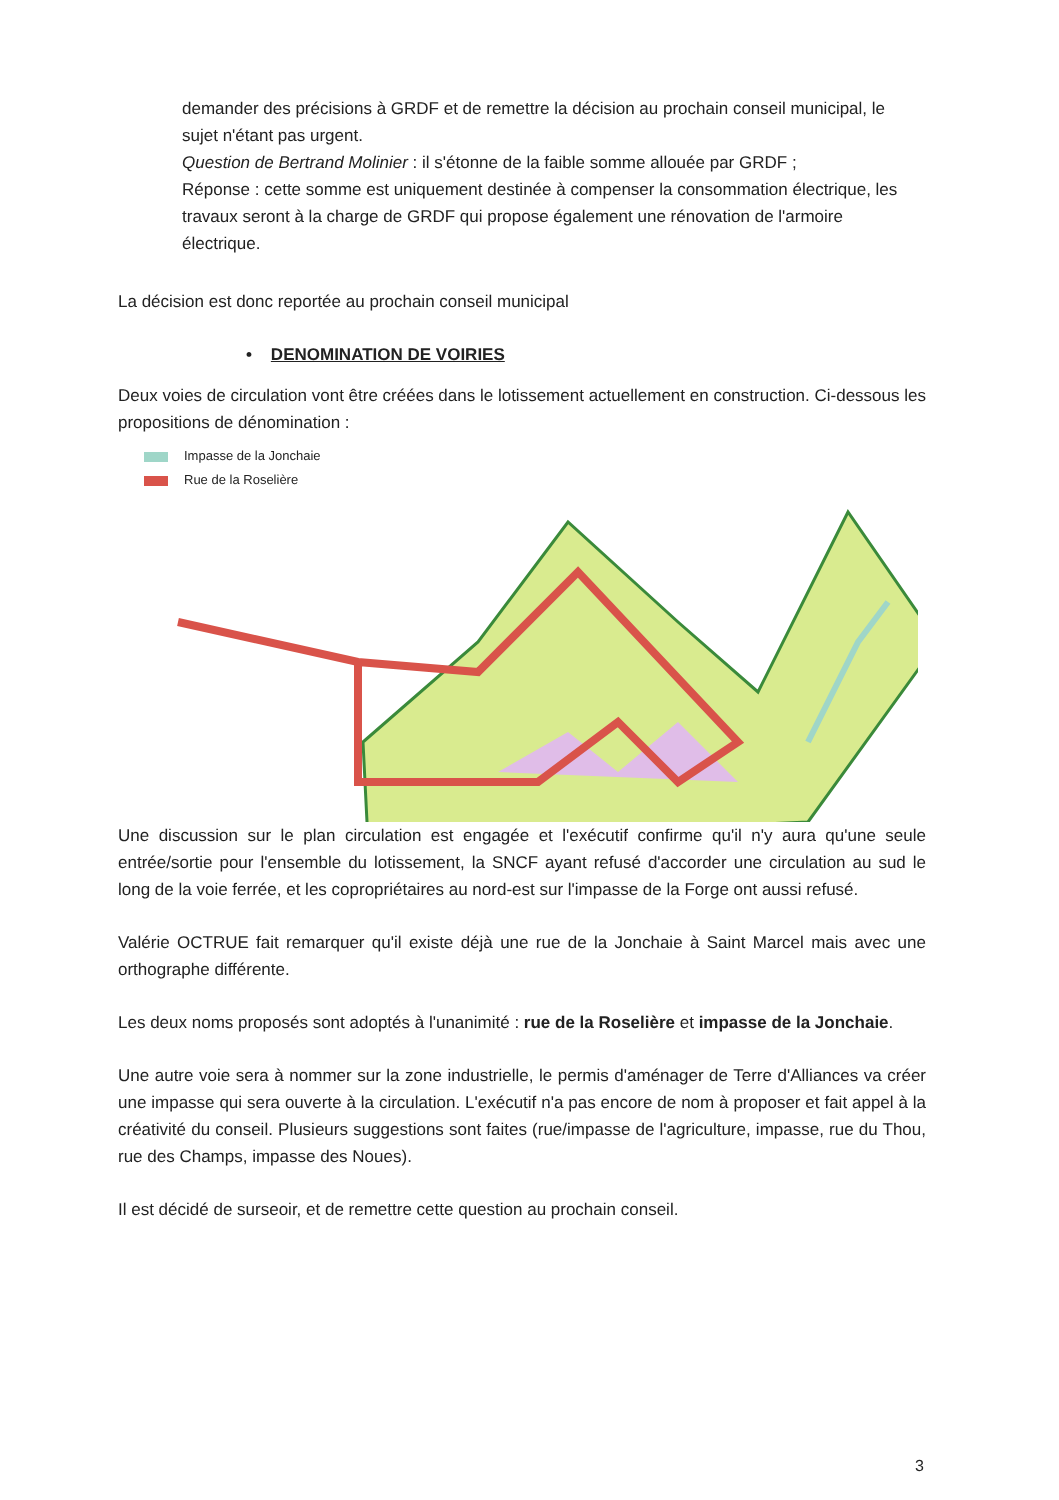demander des précisions à GRDF et de remettre la décision au prochain conseil municipal, le sujet n'étant pas urgent.
Question de Bertrand Molinier : il s'étonne de la faible somme allouée par GRDF ;
Réponse : cette somme est uniquement destinée à compenser la consommation électrique, les travaux seront à la charge de GRDF qui propose également une rénovation de l'armoire électrique.
La décision est donc reportée au prochain conseil municipal
• DENOMINATION DE VOIRIES
Deux voies de circulation vont être créées dans le lotissement actuellement en construction. Ci-dessous les propositions de dénomination :
Impasse de la Jonchaie
Rue de la Roselière
Une discussion sur le plan circulation est engagée et l'exécutif confirme qu'il n'y aura qu'une seule entrée/sortie pour l'ensemble du lotissement, la SNCF ayant refusé d'accorder une circulation au sud le long de la voie ferrée, et les copropriétaires au nord-est sur l'impasse de la Forge ont aussi refusé.
Valérie OCTRUE fait remarquer qu'il existe déjà une rue de la Jonchaie à Saint Marcel mais avec une orthographe différente.
Les deux noms proposés sont adoptés à l'unanimité : rue de la Roselière et impasse de la Jonchaie.
Une autre voie sera à nommer sur la zone industrielle, le permis d'aménager de Terre d'Alliances va créer une impasse qui sera ouverte à la circulation. L'exécutif n'a pas encore de nom à proposer et fait appel à la créativité du conseil. Plusieurs suggestions sont faites (rue/impasse de l'agriculture, impasse, rue du Thou, rue des Champs, impasse des Noues).
Il est décidé de surseoir, et de remettre cette question au prochain conseil.
3